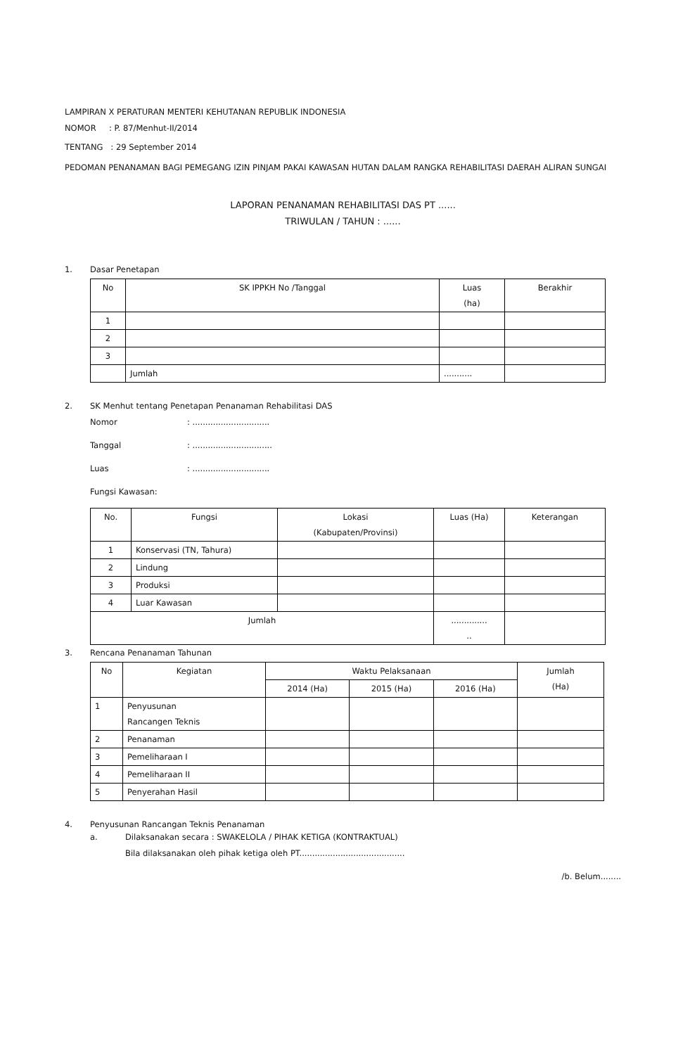LAMPIRAN X PERATURAN MENTERI KEHUTANAN REPUBLIK INDONESIA
NOMOR : P. 87/Menhut-II/2014
TENTANG : 29 September 2014
PEDOMAN PENANAMAN BAGI PEMEGANG IZIN PINJAM PAKAI KAWASAN HUTAN DALAM RANGKA REHABILITASI DAERAH ALIRAN SUNGAI
LAPORAN PENANAMAN REHABILITASI DAS PT ......
TRIWULAN / TAHUN : ......
1. Dasar Penetapan
| No | SK IPPKH No /Tanggal | Luas (ha) | Berakhir |
| --- | --- | --- | --- |
| 1 | | | |
| 2 | | | |
| 3 | | | |
| | Jumlah | ........... | |
2. SK Menhut tentang Penetapan Penanaman Rehabilitasi DAS
Nomor: ..............................
Tanggal: ...............................
Luas: ..............................
Fungsi Kawasan:
| No. | Fungsi | Lokasi (Kabupaten/Provinsi) | Luas (Ha) | Keterangan |
| --- | --- | --- | --- | --- |
| 1 | Konservasi (TN, Tahura) | | | |
| 2 | Lindung | | | |
| 3 | Produksi | | | |
| 4 | Luar Kawasan | | | |
| Jumlah | | | .............. .. | |
3. Rencana Penanaman Tahunan
| No | Kegiatan | Waktu Pelaksanaan | | | Jumlah (Ha) |
| --- | --- | --- | --- | --- | --- |
| | | 2014 (Ha) | 2015 (Ha) | 2016 (Ha) | |
| 1 | Penyusunan Rancangen Teknis | | | | |
| 2 | Penanaman | | | | |
| 3 | Pemeliharaan I | | | | |
| 4 | Pemeliharaan II | | | | |
| 5 | Penyerahan Hasil | | | | |
4. Penyusunan Rancangan Teknis Penanaman
a. Dilaksanakan secara : SWAKELOLA / PIHAK KETIGA (KONTRAKTUAL)
Bila dilaksanakan oleh pihak ketiga oleh PT.........................................
/b. Belum........